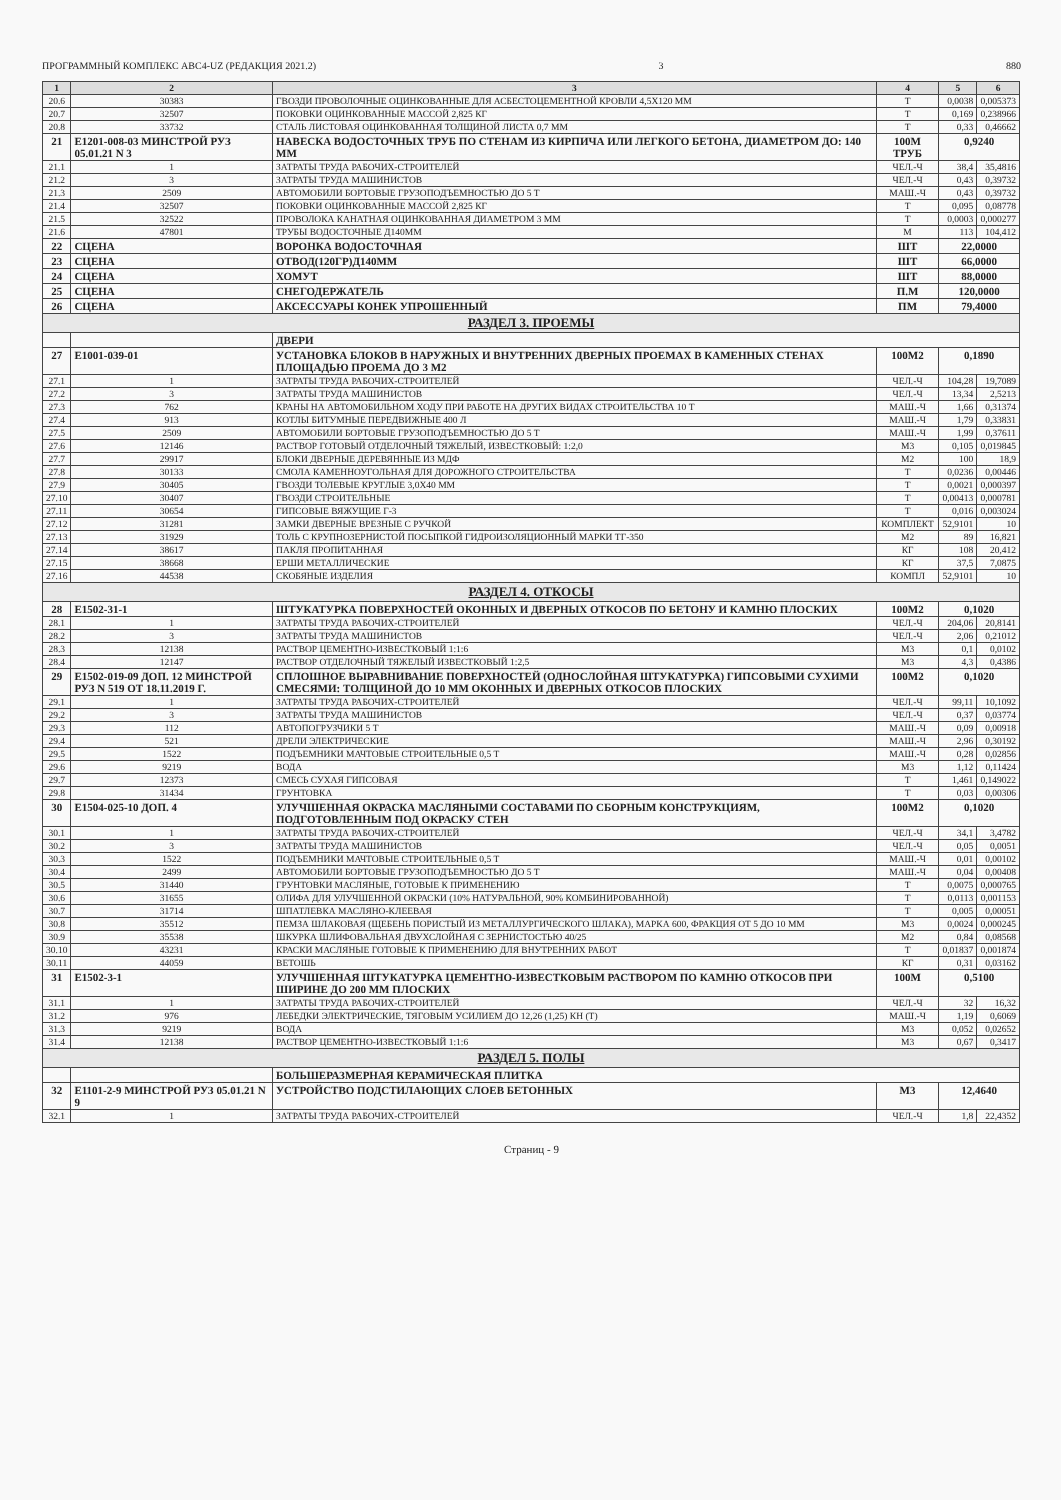ПРОГРАММНЫЙ КОМПЛЕКС АВС4-UZ (РЕДАКЦИЯ 2021.2) 3 880
| 1 | 2 | 3 | 4 | 5 | 6 |
| --- | --- | --- | --- | --- | --- |
| 20.6 | 30383 | ГВОЗДИ ПРОВОЛОЧНЫЕ ОЦИНКОВАННЫЕ ДЛЯ АСБЕСТОЦЕМЕНТНОЙ КРОВЛИ 4,5Х120 ММ | Т | 0,0038 | 0,005373 |
| 20.7 | 32507 | ПОКОВКИ ОЦИНКОВАННЫЕ МАССОЙ 2,825 КГ | Т | 0,169 | 0,238966 |
| 20.8 | 33732 | СТАЛЬ ЛИСТОВАЯ ОЦИНКОВАННАЯ ТОЛЩИНОЙ ЛИСТА 0,7 ММ | Т | 0,33 | 0,46662 |
| 21 | Е1201-008-03 МИНСТРОЙ РУЗ 05.01.21 N 3 | НАВЕСКА ВОДОСТОЧНЫХ ТРУБ ПО СТЕНАМ ИЗ КИРПИЧА ИЛИ ЛЕГКОГО БЕТОНА, ДИАМЕТРОМ ДО: 140 ММ | 100М ТРУБ | 0,9240 | |
| 21.1 | 1 | ЗАТРАТЫ ТРУДА РАБОЧИХ-СТРОИТЕЛЕЙ | ЧЕЛ.-Ч | 38,4 | 35,4816 |
| 21.2 | 3 | ЗАТРАТЫ ТРУДА МАШИНИСТОВ | ЧЕЛ.-Ч | 0,43 | 0,39732 |
| 21.3 | 2509 | АВТОМОБИЛИ БОРТОВЫЕ ГРУЗОПОДЪЕМНОСТЬЮ ДО 5 Т | МАШ.-Ч | 0,43 | 0,39732 |
| 21.4 | 32507 | ПОКОВКИ ОЦИНКОВАННЫЕ МАССОЙ 2,825 КГ | Т | 0,095 | 0,08778 |
| 21.5 | 32522 | ПРОВОЛОКА КАНАТНАЯ ОЦИНКОВАННАЯ ДИАМЕТРОМ 3 ММ | Т | 0,0003 | 0,000277 |
| 21.6 | 47801 | ТРУБЫ ВОДОСТОЧНЫЕ Д140ММ | М | 113 | 104,412 |
| 22 | СЦЕНА | ВОРОНКА ВОДОСТОЧНАЯ | ШТ | 22,0000 | |
| 23 | СЦЕНА | ОТВОД(120ГР)Д140ММ | ШТ | 66,0000 | |
| 24 | СЦЕНА | ХОМУТ | ШТ | 88,0000 | |
| 25 | СЦЕНА | СНЕГОДЕРЖАТЕЛЬ | П.М | 120,0000 | |
| 26 | СЦЕНА | АКСЕССУАРЫ КОНЕК УПРОШЕННЫЙ | ПМ | 79,4000 | |
| РАЗДЕЛ 3. ПРОЕМЫ | | | | | |
| | | ДВЕРИ | | | |
| 27 | Е1001-039-01 | УСТАНОВКА БЛОКОВ В НАРУЖНЫХ И ВНУТРЕННИХ ДВЕРНЫХ ПРОЕМАХ В КАМЕННЫХ СТЕНАХ ПЛОЩАДЬЮ ПРОЕМА ДО 3 М2 | 100М2 | 0,1890 | |
| 27.1 | 1 | ЗАТРАТЫ ТРУДА РАБОЧИХ-СТРОИТЕЛЕЙ | ЧЕЛ.-Ч | 104,28 | 19,7089 |
| 27.2 | 3 | ЗАТРАТЫ ТРУДА МАШИНИСТОВ | ЧЕЛ.-Ч | 13,34 | 2,5213 |
| 27.3 | 762 | КРАНЫ НА АВТОМОБИЛЬНОМ ХОДУ ПРИ РАБОТЕ НА ДРУГИХ ВИДАХ СТРОИТЕЛЬСТВА 10 Т | МАШ.-Ч | 1,66 | 0,31374 |
| 27.4 | 913 | КОТЛЫ БИТУМНЫЕ ПЕРЕДВИЖНЫЕ 400 Л | МАШ.-Ч | 1,79 | 0,33831 |
| 27.5 | 2509 | АВТОМОБИЛИ БОРТОВЫЕ ГРУЗОПОДЪЕМНОСТЬЮ ДО 5 Т | МАШ.-Ч | 1,99 | 0,37611 |
| 27.6 | 12146 | РАСТВОР ГОТОВЫЙ ОТДЕЛОЧНЫЙ ТЯЖЕЛЫЙ, ИЗВЕСТКОВЫЙ: 1:2,0 | М3 | 0,105 | 0,019845 |
| 27.7 | 29917 | БЛОКИ ДВЕРНЫЕ ДЕРЕВЯННЫЕ ИЗ МДФ | М2 | 100 | 18,9 |
| 27.8 | 30133 | СМОЛА КАМЕННОУГОЛЬНАЯ ДЛЯ ДОРОЖНОГО СТРОИТЕЛЬСТВА | Т | 0,0236 | 0,00446 |
| 27.9 | 30405 | ГВОЗДИ ТОЛЕВЫЕ КРУГЛЫЕ 3,0Х40 ММ | Т | 0,0021 | 0,000397 |
| 27.10 | 30407 | ГВОЗДИ СТРОИТЕЛЬНЫЕ | Т | 0,00413 | 0,000781 |
| 27.11 | 30654 | ГИПСОВЫЕ ВЯЖУЩИЕ Г-3 | Т | 0,016 | 0,003024 |
| 27.12 | 31281 | ЗАМКИ ДВЕРНЫЕ ВРЕЗНЫЕ С РУЧКОЙ | КОМПЛЕКТ | 52,9101 | 10 |
| 27.13 | 31929 | ТОЛЬ С КРУПНОЗЕРНИСТОЙ ПОСЫПКОЙ ГИДРОИЗОЛЯЦИОННЫЙ МАРКИ ТГ-350 | М2 | 89 | 16,821 |
| 27.14 | 38617 | ПАКЛЯ ПРОПИТАННАЯ | КГ | 108 | 20,412 |
| 27.15 | 38668 | ЕРШИ МЕТАЛЛИЧЕСКИЕ | КГ | 37,5 | 7,0875 |
| 27.16 | 44538 | СКОБЯНЫЕ ИЗДЕЛИЯ | КОМПЛ | 52,9101 | 10 |
| РАЗДЕЛ 4. ОТКОСЫ | | | | | |
| 28 | Е1502-31-1 | ШТУКАТУРКА ПОВЕРХНОСТЕЙ ОКОННЫХ И ДВЕРНЫХ ОТКОСОВ ПО БЕТОНУ И КАМНЮ ПЛОСКИХ | 100М2 | 0,1020 | |
| 28.1 | 1 | ЗАТРАТЫ ТРУДА РАБОЧИХ-СТРОИТЕЛЕЙ | ЧЕЛ.-Ч | 204,06 | 20,8141 |
| 28.2 | 3 | ЗАТРАТЫ ТРУДА МАШИНИСТОВ | ЧЕЛ.-Ч | 2,06 | 0,21012 |
| 28.3 | 12138 | РАСТВОР ЦЕМЕНТНО-ИЗВЕСТКОВЫЙ 1:1:6 | М3 | 0,1 | 0,0102 |
| 28.4 | 12147 | РАСТВОР ОТДЕЛОЧНЫЙ ТЯЖЕЛЫЙ ИЗВЕСТКОВЫЙ 1:2,5 | М3 | 4,3 | 0,4386 |
| 29 | Е1502-019-09 ДОП. 12 МИНСТРОЙ РУЗ N 519 ОТ 18.11.2019 Г. | СПЛОШНОЕ ВЫРАВНИВАНИЕ ПОВЕРХНОСТЕЙ (ОДНОСЛОЙНАЯ ШТУКАТУРКА) ГИПСОВЫМИ СУХИМИ СМЕСЯМИ: ТОЛЩИНОЙ ДО 10 ММ ОКОННЫХ И ДВЕРНЫХ ОТКОСОВ ПЛОСКИХ | 100М2 | 0,1020 | |
| 29.1 | 1 | ЗАТРАТЫ ТРУДА РАБОЧИХ-СТРОИТЕЛЕЙ | ЧЕЛ.-Ч | 99,11 | 10,1092 |
| 29.2 | 3 | ЗАТРАТЫ ТРУДА МАШИНИСТОВ | ЧЕЛ.-Ч | 0,37 | 0,03774 |
| 29.3 | 112 | АВТОПОГРУЗЧИКИ 5 Т | МАШ.-Ч | 0,09 | 0,00918 |
| 29.4 | 521 | ДРЕЛИ ЭЛЕКТРИЧЕСКИЕ | МАШ.-Ч | 2,96 | 0,30192 |
| 29.5 | 1522 | ПОДЪЕМНИКИ МАЧТОВЫЕ СТРОИТЕЛЬНЫЕ 0,5 Т | МАШ.-Ч | 0,28 | 0,02856 |
| 29.6 | 9219 | ВОДА | М3 | 1,12 | 0,11424 |
| 29.7 | 12373 | СМЕСЬ СУХАЯ ГИПСОВАЯ | Т | 1,461 | 0,149022 |
| 29.8 | 31434 | ГРУНТОВКА | Т | 0,03 | 0,00306 |
| 30 | Е1504-025-10 ДОП. 4 | УЛУЧШЕННАЯ ОКРАСКА МАСЛЯНЫМИ СОСТАВАМИ ПО СБОРНЫМ КОНСТРУКЦИЯМ, ПОДГОТОВЛЕННЫМ ПОД ОКРАСКУ СТЕН | 100М2 | 0,1020 | |
| 30.1 | 1 | ЗАТРАТЫ ТРУДА РАБОЧИХ-СТРОИТЕЛЕЙ | ЧЕЛ.-Ч | 34,1 | 3,4782 |
| 30.2 | 3 | ЗАТРАТЫ ТРУДА МАШИНИСТОВ | ЧЕЛ.-Ч | 0,05 | 0,0051 |
| 30.3 | 1522 | ПОДЪЕМНИКИ МАЧТОВЫЕ СТРОИТЕЛЬНЫЕ 0,5 Т | МАШ.-Ч | 0,01 | 0,00102 |
| 30.4 | 2499 | АВТОМОБИЛИ БОРТОВЫЕ ГРУЗОПОДЪЕМНОСТЬЮ ДО 5 Т | МАШ.-Ч | 0,04 | 0,00408 |
| 30.5 | 31440 | ГРУНТОВКИ МАСЛЯНЫЕ, ГОТОВЫЕ К ПРИМЕНЕНИЮ | Т | 0,0075 | 0,000765 |
| 30.6 | 31655 | ОЛИФА ДЛЯ УЛУЧШЕННОЙ ОКРАСКИ (10% НАТУРАЛЬНОЙ, 90% КОМБИНИРОВАННОЙ) | Т | 0,0113 | 0,001153 |
| 30.7 | 31714 | ШПАТЛЕВКА МАСЛЯНО-КЛЕЕВАЯ | Т | 0,005 | 0,00051 |
| 30.8 | 35512 | ПЕМЗА ШЛАКОВАЯ (ЩЕБЕНЬ ПОРИСТЫЙ ИЗ МЕТАЛЛУРГИЧЕСКОГО ШЛАКА), МАРКА 600, ФРАКЦИЯ ОТ 5 ДО 10 ММ | М3 | 0,0024 | 0,000245 |
| 30.9 | 35538 | ШКУРКА ШЛИФОВАЛЬНАЯ ДВУХСЛОЙНАЯ С ЗЕРНИСТОСТЬЮ 40/25 | М2 | 0,84 | 0,08568 |
| 30.10 | 43231 | КРАСКИ МАСЛЯНЫЕ ГОТОВЫЕ К ПРИМЕНЕНИЮ ДЛЯ ВНУТРЕННИХ РАБОТ | Т | 0,01837 | 0,001874 |
| 30.11 | 44059 | ВЕТОШЬ | КГ | 0,31 | 0,03162 |
| 31 | Е1502-3-1 | УЛУЧШЕННАЯ ШТУКАТУРКА ЦЕМЕНТНО-ИЗВЕСТКОВЫМ РАСТВОРОМ ПО КАМНЮ ОТКОСОВ ПРИ ШИРИНЕ ДО 200 ММ ПЛОСКИХ | 100М | 0,5100 | |
| 31.1 | 1 | ЗАТРАТЫ ТРУДА РАБОЧИХ-СТРОИТЕЛЕЙ | ЧЕЛ.-Ч | 32 | 16,32 |
| 31.2 | 976 | ЛЕБЕДКИ ЭЛЕКТРИЧЕСКИЕ, ТЯГОВЫМ УСИЛИЕМ ДО 12,26 (1,25) КН (Т) | МАШ.-Ч | 1,19 | 0,6069 |
| 31.3 | 9219 | ВОДА | М3 | 0,052 | 0,02652 |
| 31.4 | 12138 | РАСТВОР ЦЕМЕНТНО-ИЗВЕСТКОВЫЙ 1:1:6 | М3 | 0,67 | 0,3417 |
| РАЗДЕЛ 5. ПОЛЫ | | | | | |
| | | БОЛЬШЕРАЗМЕРНАЯ КЕРАМИЧЕСКАЯ ПЛИТКА | | | |
| 32 | Е1101-2-9 МИНСТРОЙ РУЗ 05.01.21 N 9 | УСТРОЙСТВО ПОДСТИЛАЮЩИХ СЛОЕВ БЕТОННЫХ | М3 | 12,4640 | |
| 32.1 | 1 | ЗАТРАТЫ ТРУДА РАБОЧИХ-СТРОИТЕЛЕЙ | ЧЕЛ.-Ч | 1,8 | 22,4352 |
Страниц - 9